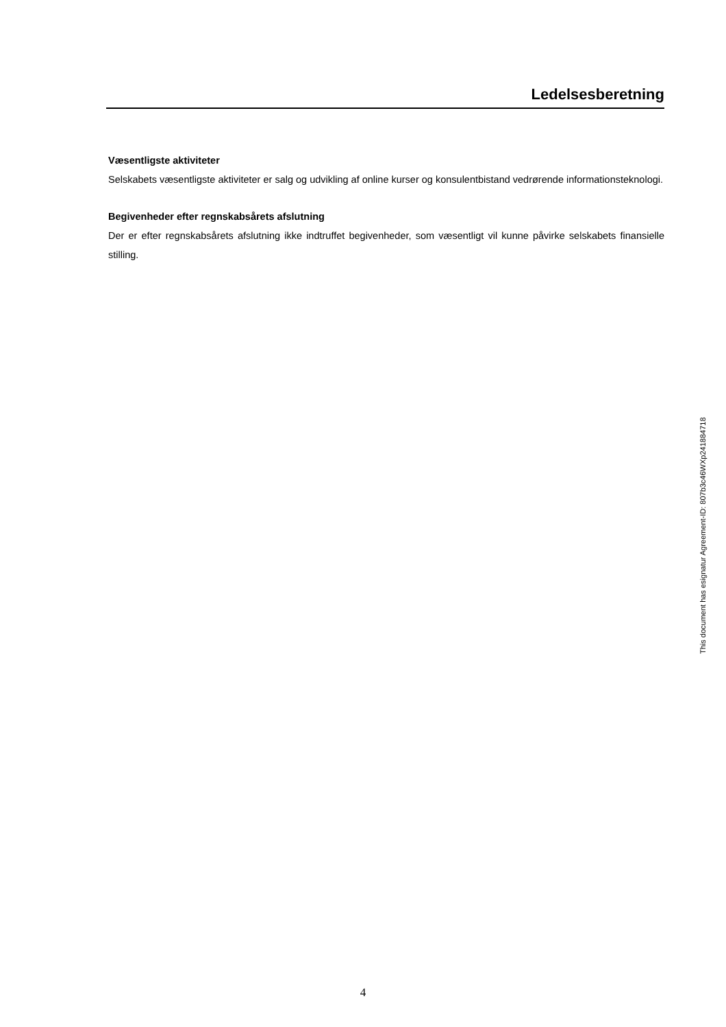Ledelsesberetning
Væsentligste aktiviteter
Selskabets væsentligste aktiviteter er salg og udvikling af online kurser og konsulentbistand vedrørende informationsteknologi.
Begivenheder efter regnskabsårets afslutning
Der er efter regnskabsårets afslutning ikke indtruffet begivenheder, som væsentligt vil kunne påvirke selskabets finansielle stilling.
This document has esignatur Agreement-ID: 807b3c46WXp241884718
4